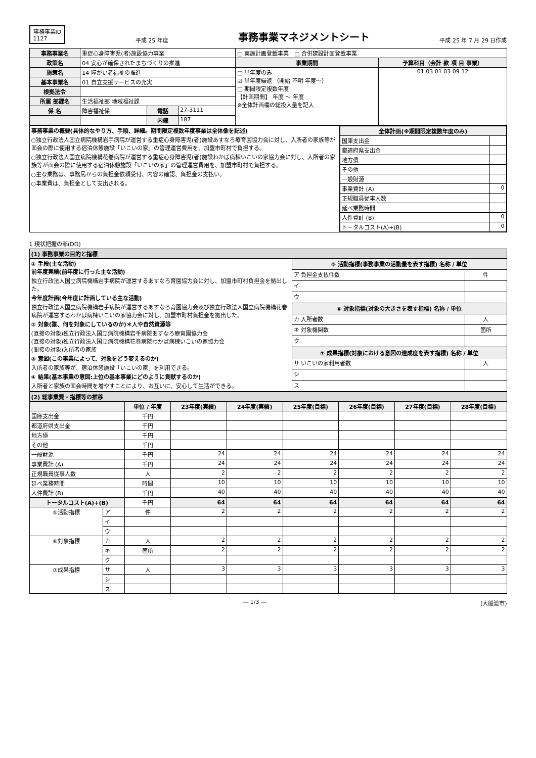事務事業ID
1127
平成 25 年度
事務事業マネジメントシート
平成 25 年 7 月 29 日作成
| 事務事業名 | 重症心身障害児(者)施設協力事業 | | | □ 実施計画登載事業 □ 合併建設計画登載事業 | |
| 政策名 | 04 安心が確保されたまちづくりの推進 | | | 事業期間 | 予算科目（会計 款 項 目 事業） |
| 施策名 | 14 障がい者福祉の推進 | | | □ 単年度のみ ☑ 単年度繰返 （開始 不明 年度～） □ 期間限定複数年度 【計画期間】 年度 ～ 年度 ※全体計画欄の総投入量を記入 | 01 03 01 03 09 12 |
| 基本事業名 | 01 自立支援サービスの充実 | | | | |
| 根拠法令 | | | | | |
| 所属 部課名 | 生活福祉部 地域福祉課 | | | | |
| 係 名 | 障害福祉係 | 電話 | 27-3111 | | |
| | | 内線 | 187 | | |
| 事務事業の概要(具体的なやり方、手順、詳細。期間限定複数年度事業は全体像を記述) ○独立行政法人国立病院機構岩手病院が運営する重症心身障害児(者)施設あすなろ療育園協力会に対し、入所者の家族等が面会の際に使用する宿泊休憩施設「いこいの家」の管理運営費用を、加盟市町村で負担する。 ○独立行政法人国立病院機構花巻病院が運営する重症心身障害児(者)施設わかば病棟いこいの家協力会に対し、入所者の家族等が面会の際に使用する宿泊休憩施設「いこいの家」の管理運営費用を、加盟市町村で負担する。 ○主な業務は、事務局からの負担金依頼受付、内容の確認、負担金の支払い。 ○事業費は、負担金として支出される。 | / 全体計画(※期間限定複数年度のみ) / / / --- / --- / / 国庫支出金 / / / 都道府県支出金 / / / 地方債 / / / その他 / / / 一般財源 / / / 事業費計 (A) / 0 / / 正規職員従事人数 / / / 延べ業務時間 / / / 人件費計 (B) / 0 / / トータルコスト(A)+(B) / 0 / |
1 現状把握の部(DO)
| (1) 事務事業の目的と指標 | | |
| ① 手段(主な活動) 前年度実績(前年度に行った主な活動) 独立行政法人国立病院機構岩手病院が運営するあすなろ育園協力会に対し、加盟市町村負担金を拠出した。 今年度計画(今年度に計画している主な活動) 独立行政法人国立病院機構岩手病院が運営するあすなろ育園協力会及び独立行政法人国立病院機構花巻病院が運営するわかば病棟いこいの家協力会に対し、加盟市町村負担金を拠出した。 ② 対象(誰、何を対象にしているのか)＊人や自然資源等 (直接の対象)独立行政法人国立病院機構岩手病院あすなろ療育園協力会 (直接の対象)独立行政法人国立病院機構花巻病院わかば病棟いこいの家協力会 (間接の対象)入所者の家族 ③ 意図(この事業によって、対象をどう変えるのか) 入所者の家族等が、宿泊休憩施設「いこいの家」を利用できる。 ④ 結果(基本事業の意図:上位の基本事業にどのように貢献するのか) 入所者と家族の面会時間を増やすことにより、お互いに、安心して生活ができる。 | ⑤ 活動指標(事務事業の活動量を表す指標) 名称 / 単位 | |
| | ア 負担金支払件数 | 件 |
| | イ | |
| | ウ | |
| | ⑥ 対象指標(対象の大きさを表す指標) 名称 / 単位 | |
| | カ 入所者数 | 人 |
| | キ 対象機関数 | 箇所 |
| | ク | |
| | ⑦ 成果指標(対象における意図の達成度を表す指標) 名称 / 単位 | |
| | サ いこいの家利用者数 | 人 |
| | シ | |
| | ス | |
| (2) 総事業費・指標等の推移 | | | | | | | | |
| | | 単位 / 年度 | 23年度(実績) | 24年度(実績) | 25年度(目標) | 26年度(目標) | 27年度(目標) | 28年度(目標) |
| 国庫支出金 | | 千円 | | | | | | |
| 都道府県支出金 | | 千円 | | | | | | |
| 地方債 | | 千円 | | | | | | |
| その他 | | 千円 | | | | | | |
| 一般財源 | | 千円 | 24 | 24 | 24 | 24 | 24 | 24 |
| 事業費計 (A) | | 千円 | 24 | 24 | 24 | 24 | 24 | 24 |
| 正規職員従事人数 | | 人 | 2 | 2 | 2 | 2 | 2 | 2 |
| 延べ業務時間 | | 時間 | 10 | 10 | 10 | 10 | 10 | 10 |
| 人件費計 (B) | | 千円 | 40 | 40 | 40 | 40 | 40 | 40 |
| トータルコスト(A)+(B) | | 千円 | 64 | 64 | 64 | 64 | 64 | 64 |
| ⑤活動指標 | ア | 件 | 2 | 2 | 2 | 2 | 2 | 2 |
| | イ | | | | | | | |
| | ウ | | | | | | | |
| ⑥対象指標 | カ | 人 | 2 | 2 | 2 | 2 | 2 | 2 |
| | キ | 箇所 | 2 | 2 | 2 | 2 | 2 | 2 |
| | ク | | | | | | | |
| ⑦成果指標 | サ | 人 | 3 | 3 | 3 | 3 | 3 | 3 |
| | シ | | | | | | | |
| | ス | | | | | | | |
― 1/3 ― (大船渡市)